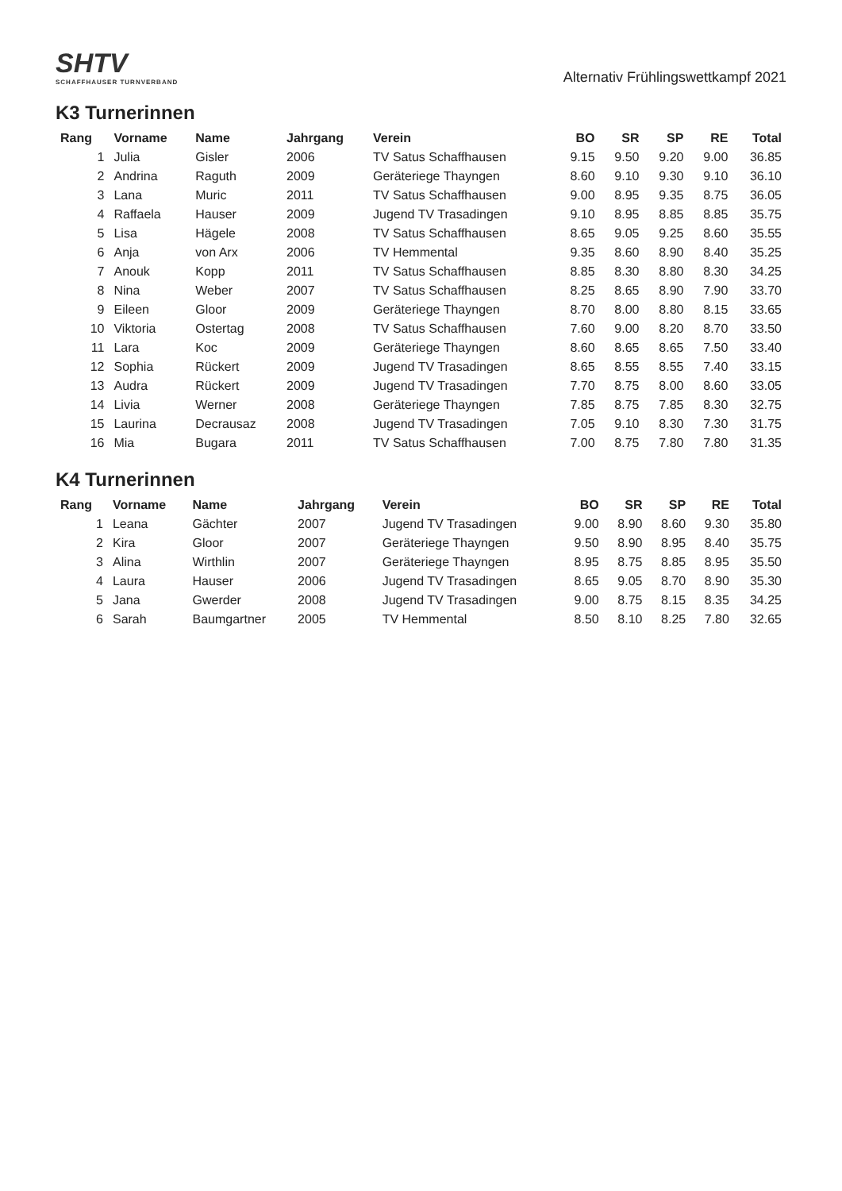SHTV
SCHAFFHAUSER TURNVERBAND
Alternativ Frühlingswettkampf 2021
K3 Turnerinnen
| Rang | Vorname | Name | Jahrgang | Verein | BO | SR | SP | RE | Total |
| --- | --- | --- | --- | --- | --- | --- | --- | --- | --- |
| 1 | Julia | Gisler | 2006 | TV Satus Schaffhausen | 9.15 | 9.50 | 9.20 | 9.00 | 36.85 |
| 2 | Andrina | Raguth | 2009 | Geräteriege Thayngen | 8.60 | 9.10 | 9.30 | 9.10 | 36.10 |
| 3 | Lana | Muric | 2011 | TV Satus Schaffhausen | 9.00 | 8.95 | 9.35 | 8.75 | 36.05 |
| 4 | Raffaela | Hauser | 2009 | Jugend TV Trasadingen | 9.10 | 8.95 | 8.85 | 8.85 | 35.75 |
| 5 | Lisa | Hägele | 2008 | TV Satus Schaffhausen | 8.65 | 9.05 | 9.25 | 8.60 | 35.55 |
| 6 | Anja | von Arx | 2006 | TV Hemmental | 9.35 | 8.60 | 8.90 | 8.40 | 35.25 |
| 7 | Anouk | Kopp | 2011 | TV Satus Schaffhausen | 8.85 | 8.30 | 8.80 | 8.30 | 34.25 |
| 8 | Nina | Weber | 2007 | TV Satus Schaffhausen | 8.25 | 8.65 | 8.90 | 7.90 | 33.70 |
| 9 | Eileen | Gloor | 2009 | Geräteriege Thayngen | 8.70 | 8.00 | 8.80 | 8.15 | 33.65 |
| 10 | Viktoria | Ostertag | 2008 | TV Satus Schaffhausen | 7.60 | 9.00 | 8.20 | 8.70 | 33.50 |
| 11 | Lara | Koc | 2009 | Geräteriege Thayngen | 8.60 | 8.65 | 8.65 | 7.50 | 33.40 |
| 12 | Sophia | Rückert | 2009 | Jugend TV Trasadingen | 8.65 | 8.55 | 8.55 | 7.40 | 33.15 |
| 13 | Audra | Rückert | 2009 | Jugend TV Trasadingen | 7.70 | 8.75 | 8.00 | 8.60 | 33.05 |
| 14 | Livia | Werner | 2008 | Geräteriege Thayngen | 7.85 | 8.75 | 7.85 | 8.30 | 32.75 |
| 15 | Laurina | Decrausaz | 2008 | Jugend TV Trasadingen | 7.05 | 9.10 | 8.30 | 7.30 | 31.75 |
| 16 | Mia | Bugara | 2011 | TV Satus Schaffhausen | 7.00 | 8.75 | 7.80 | 7.80 | 31.35 |
K4 Turnerinnen
| Rang | Vorname | Name | Jahrgang | Verein | BO | SR | SP | RE | Total |
| --- | --- | --- | --- | --- | --- | --- | --- | --- | --- |
| 1 | Leana | Gächter | 2007 | Jugend TV Trasadingen | 9.00 | 8.90 | 8.60 | 9.30 | 35.80 |
| 2 | Kira | Gloor | 2007 | Geräteriege Thayngen | 9.50 | 8.90 | 8.95 | 8.40 | 35.75 |
| 3 | Alina | Wirthlin | 2007 | Geräteriege Thayngen | 8.95 | 8.75 | 8.85 | 8.95 | 35.50 |
| 4 | Laura | Hauser | 2006 | Jugend TV Trasadingen | 8.65 | 9.05 | 8.70 | 8.90 | 35.30 |
| 5 | Jana | Gwerder | 2008 | Jugend TV Trasadingen | 9.00 | 8.75 | 8.15 | 8.35 | 34.25 |
| 6 | Sarah | Baumgartner | 2005 | TV Hemmental | 8.50 | 8.10 | 8.25 | 7.80 | 32.65 |